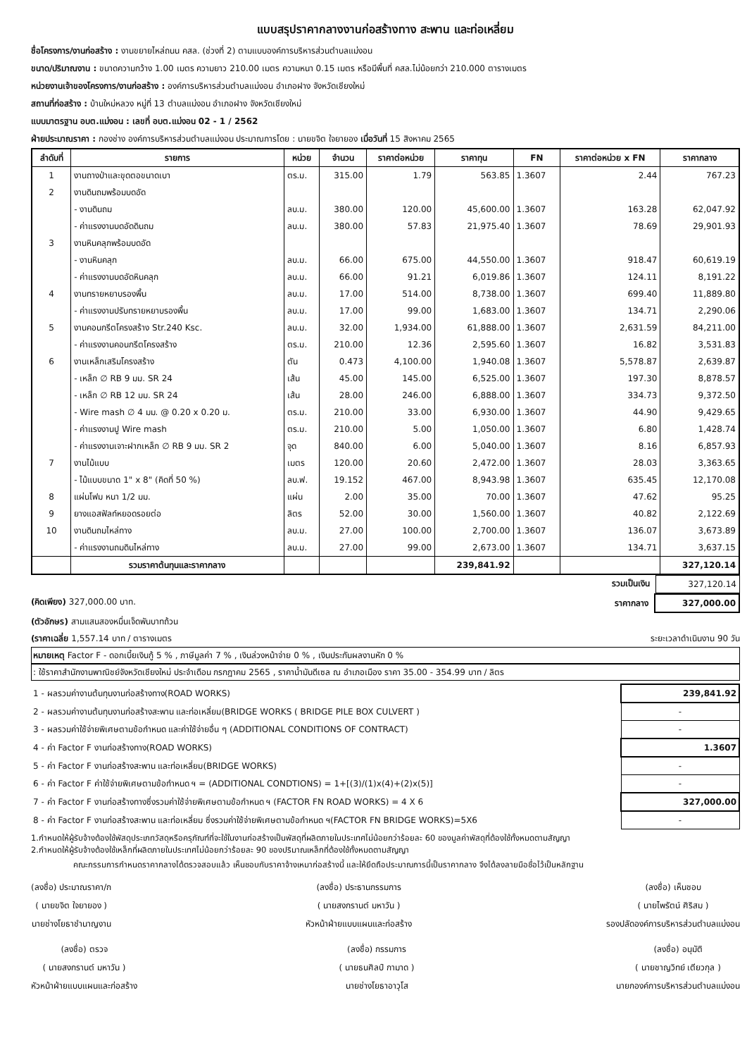แบบสรุปราคากลางงานก่อสร้างทาง สะพาน และท่อเหลี่ยม
ชื่อโครงการ/งานก่อสร้าง : งานขยายไหล่ถนน คสล. (ช่วงที่ 2) ตามแบบองค์การบริหารส่วนตำบลแม่งอน
ขนาด/ปริมาณงาน : ขนาดความกว้าง 1.00 เมตร ความยาว 210.00 เมตร ความหนา 0.15 เมตร หรือมีพื้นที่ คสล.ไม่น้อยกว่า 210.000 ตารางเมตร
หน่วยงานเจ้าของโครงการ/งานก่อสร้าง : องค์การบริหารส่วนตำบลแม่งอน อำเภอฝาง จังหวัดเชียงใหม่
สถานที่ก่อสร้าง : บ้านใหม่หลวง หมู่ที่ 13 ตำบลแม่งอน อำเภอฝาง จังหวัดเชียงใหม่
แบบมาตรฐาน อบต.แม่งอน : เลขที่ อบต.แม่งอน 02 - 1 / 2562
ฝ่ายประมาณราคา : กองช่าง องค์การบริหารส่วนตำบลแม่งอน ประมาณการโดย : นายขจิต ใจยายอง เมื่อวันที่ 15 สิงหาคม 2565
| ลำดับที่ | รายการ | หน่วย | จำนวน | ราคาต่อหน่วย | ราคาทุน | FN | ราคาต่อหน่วย x FN | ราคากลาง |
| --- | --- | --- | --- | --- | --- | --- | --- | --- |
| 1 | งานถางป่าและขุดตอขนาดเบา | ตร.ม. | 315.00 | 1.79 | 563.85 | 1.3607 | 2.44 | 767.23 |
| 2 | งานดินถมพร้อมบดอัด | | | | | | | |
| | - งานดินถม | ลบ.ม. | 380.00 | 120.00 | 45,600.00 | 1.3607 | 163.28 | 62,047.92 |
| | - ค่าแรงงานบดอัดดินถม | ลบ.ม. | 380.00 | 57.83 | 21,975.40 | 1.3607 | 78.69 | 29,901.93 |
| 3 | งานหินคลุกพร้อมบดอัด | | | | | | | |
| | - งานหินคลุก | ลบ.ม. | 66.00 | 675.00 | 44,550.00 | 1.3607 | 918.47 | 60,619.19 |
| | - ค่าแรงงานบดอัดหินคลุก | ลบ.ม. | 66.00 | 91.21 | 6,019.86 | 1.3607 | 124.11 | 8,191.22 |
| 4 | งานทรายหยาบรองพื้น | ลบ.ม. | 17.00 | 514.00 | 8,738.00 | 1.3607 | 699.40 | 11,889.80 |
| | - ค่าแรงงานปรับทรายหยาบรองพื้น | ลบ.ม. | 17.00 | 99.00 | 1,683.00 | 1.3607 | 134.71 | 2,290.06 |
| 5 | งานคอนกรีตโครงสร้าง Str.240 Ksc. | ลบ.ม. | 32.00 | 1,934.00 | 61,888.00 | 1.3607 | 2,631.59 | 84,211.00 |
| | - ค่าแรงงานคอนกรีตโครงสร้าง | ตร.ม. | 210.00 | 12.36 | 2,595.60 | 1.3607 | 16.82 | 3,531.83 |
| 6 | งานเหล็กเสริมโครงสร้าง | ตัน | 0.473 | 4,100.00 | 1,940.08 | 1.3607 | 5,578.87 | 2,639.87 |
| | - เหล็ก ∅ RB 9 มม. SR 24 | เส้น | 45.00 | 145.00 | 6,525.00 | 1.3607 | 197.30 | 8,878.57 |
| | - เหล็ก ∅ RB 12 มม. SR 24 | เส้น | 28.00 | 246.00 | 6,888.00 | 1.3607 | 334.73 | 9,372.50 |
| | - Wire mash ∅ 4 มม. @ 0.20 x 0.20 ม. | ตร.ม. | 210.00 | 33.00 | 6,930.00 | 1.3607 | 44.90 | 9,429.65 |
| | - ค่าแรงงานปู Wire mash | ตร.ม. | 210.00 | 5.00 | 1,050.00 | 1.3607 | 6.80 | 1,428.74 |
| | - ค่าแรงงานเจาะฝากเหล็ก ∅ RB 9 มม. SR 2 | จุด | 840.00 | 6.00 | 5,040.00 | 1.3607 | 8.16 | 6,857.93 |
| 7 | งานไม้แบบ | เมตร | 120.00 | 20.60 | 2,472.00 | 1.3607 | 28.03 | 3,363.65 |
| | - ไม้แบบขนาด 1" x 8" (คิดที่ 50 %) | ลบ.ฟ. | 19.152 | 467.00 | 8,943.98 | 1.3607 | 635.45 | 12,170.08 |
| 8 | แผ่นโฟม หนา 1/2 มม. | แผ่น | 2.00 | 35.00 | 70.00 | 1.3607 | 47.62 | 95.25 |
| 9 | ยางแอสฟัลท์หยอดรอยต่อ | ลิตร | 52.00 | 30.00 | 1,560.00 | 1.3607 | 40.82 | 2,122.69 |
| 10 | งานดินถมไหล่ทาง | ลบ.ม. | 27.00 | 100.00 | 2,700.00 | 1.3607 | 136.07 | 3,673.89 |
| | - ค่าแรงงานถมดินไหล่ทาง | ลบ.ม. | 27.00 | 99.00 | 2,673.00 | 1.3607 | 134.71 | 3,637.15 |
| | รวมราคาต้นทุนและราคากลาง | | | | 239,841.92 | | | 327,120.14 |
รวมเป็นเงิน 327,120.14
(คิดเพียง) 327,000.00 บาท. ราคากลาง 327,000.00
(ตัวอักษร) สามแสนสองหมื่นเจ็ดพันบาทถ้วน
(ราคาเฉลี่ย 1,557.14 บาท / ตารางเมตร ระยะเวลาดำเนินงาน 90 วัน
หมายเหตุ Factor F - ดอกเบี้ยเงินกู้ 5 % , ภาษีมูลค่า 7 % , เงินล่วงหน้าจ่าย 0 % , เงินประกันผลงานหัก 0 %
: ใช้ราคาสำนักงานพาณิชย์จังหวัดเชียงใหม่ ประจำเดือน กรกฎาคม 2565 , ราคาน้ำมันดีเซล ณ อำเภอเมือง ราคา 35.00 - 354.99 บาท / ลิตร
| 1 - ผลรวมค่างานต้นทุนงานก่อสร้างทาง(ROAD WORKS) | 239,841.92 |
| 2 - ผลรวมค่างานต้นทุนงานก่อสร้างสะพาน และท่อเหลี่ยม(BRIDGE WORKS ( BRIDGE PILE BOX CULVERT ) | - |
| 3 - ผลรวมค่าใช้จ่ายพิเศษตามข้อกำหนด และค่าใช้จ่ายอื่น ๆ (ADDITIONAL CONDITIONS OF CONTRACT) | - |
| 4 - ค่า Factor F งานก่อสร้างทาง(ROAD WORKS) | 1.3607 |
| 5 - ค่า Factor F งานก่อสร้างสะพาน และท่อเหลี่ยม(BRIDGE WORKS) | - |
| 6 - ค่า Factor F ค่าใช้จ่ายพิเศษตามข้อกำหนด ฯ = (ADDITIONAL CONDTIONS) = 1+[(3)/(1)x(4)+(2)x(5)] | - |
| 7 - ค่า Factor F งานก่อสร้างทางซึ่งรวมค่าใช้จ่ายพิเศษตามข้อกำหนด ฯ (FACTOR FN ROAD WORKS) = 4 X 6 | 327,000.00 |
| 8 - ค่า Factor F งานก่อสร้างสะพาน และท่อเหลี่ยม ซึ่งรวมค่าใช้จ่ายพิเศษตามข้อกำหนด ฯ(FACTOR FN BRIDGE WORKS)=5X6 | - |
1.กำหนดให้ผู้รับจ้างต้องใช้พัสดุประเภทวัสดุหรือครุภัณฑ์ที่จะใช้ในงานก่อสร้างเป็นพัสดุที่ผลิตภายในประเทศไม่น้อยกว่าร้อยละ 60 ของมูลค่าพัสดุที่ต้องใช้ทั้งหมดตามสัญญา
2.กำหนดให้ผู้รับจ้างต้องใช้เหล็กที่ผลิตภายในประเทศไม่น้อยกว่าร้อยละ 90 ของปริมาณเหล็กที่ต้องใช้ทั้งหมดตามสัญญา
คณะกรรมการกำหนดราคากลางได้ตรวจสอบแล้ว เห็นชอบกับราคาจ้างเหมาก่อสร้างนี้ และให้ยึดถือประมาณการนี้เป็นราคากลาง จึงได้ลงลายมือชื่อไว้เป็นหลักฐาน
(ลงชื่อ) ประมาณราคา/ก
( นายขจิต ใจยายอง )
นายช่างโยธาชำนาญงาน
(ลงชื่อ) ประธานกรรมการ
( นายสงกรานต์ มหาวัน )
หัวหน้าฝ่ายแบบแผนและก่อสร้าง
(ลงชื่อ) เห็นชอบ
( นายไพรัตน์ ศิริสม )
รองปลัดองค์การบริหารส่วนตำบลแม่งอน
(ลงชื่อ) ตรวจ
( นายสงกรานต์ มหาวัน )
หัวหน้าฝ่ายแบบแผนและก่อสร้าง
(ลงชื่อ) กรรมการ
( นายธนศิลป์ กามาด )
นายช่างโยธาอาวุโส
(ลงชื่อ) อนุมัติ
( นายชาญวิทย์ เตียวกุล )
นายกองค์การบริหารส่วนตำบลแม่งอน